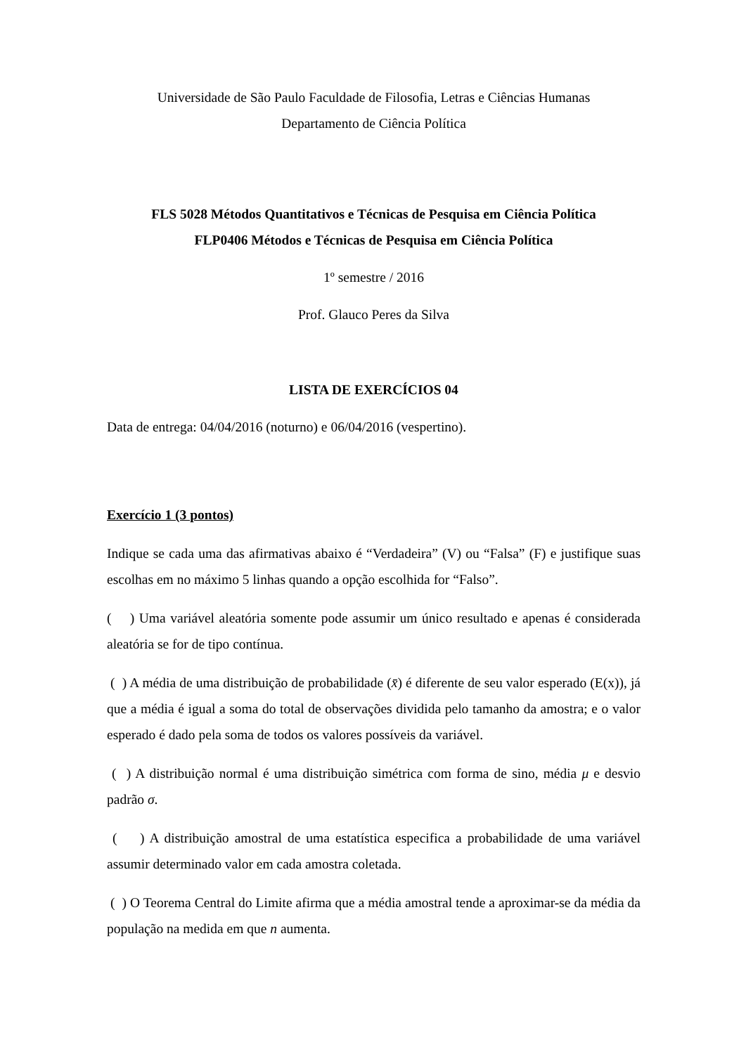Universidade de São Paulo Faculdade de Filosofia, Letras e Ciências Humanas
Departamento de Ciência Política
FLS 5028 Métodos Quantitativos e Técnicas de Pesquisa em Ciência Política
FLP0406 Métodos e Técnicas de Pesquisa em Ciência Política
1º semestre / 2016
Prof. Glauco Peres da Silva
LISTA DE EXERCÍCIOS 04
Data de entrega: 04/04/2016 (noturno) e 06/04/2016 (vespertino).
Exercício 1 (3 pontos)
Indique se cada uma das afirmativas abaixo é “Verdadeira” (V) ou “Falsa” (F) e justifique suas escolhas em no máximo 5 linhas quando a opção escolhida for “Falso”.
( ) Uma variável aleatória somente pode assumir um único resultado e apenas é considerada aleatória se for de tipo contínua.
( ) A média de uma distribuição de probabilidade (x̄) é diferente de seu valor esperado (E(x)), já que a média é igual a soma do total de observações dividida pelo tamanho da amostra; e o valor esperado é dado pela soma de todos os valores possíveis da variável.
( ) A distribuição normal é uma distribuição simétrica com forma de sino, média μ e desvio padrão σ.
( ) A distribuição amostral de uma estatística especifica a probabilidade de uma variável assumir determinado valor em cada amostra coletada.
( ) O Teorema Central do Limite afirma que a média amostral tende a aproximar-se da média da população na medida em que n aumenta.